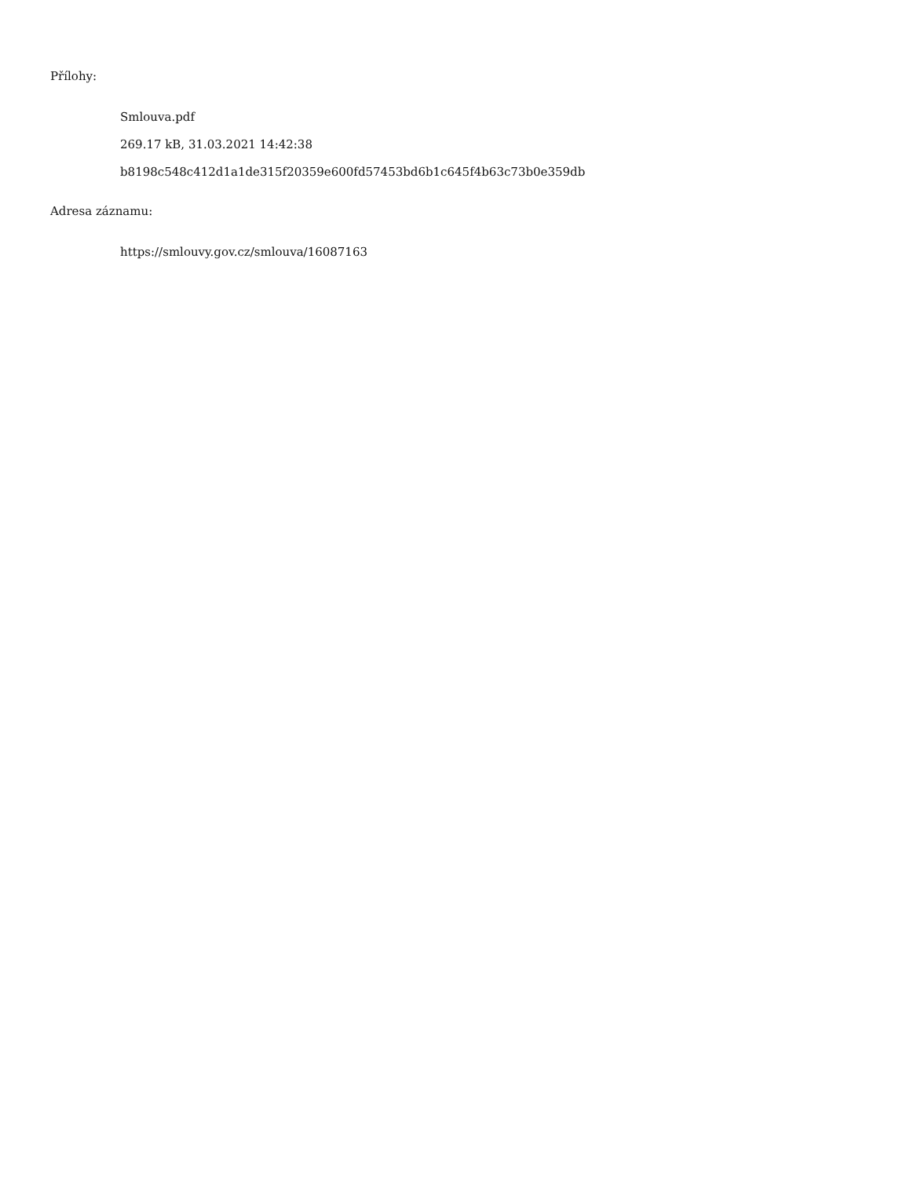Přílohy:
Smlouva.pdf
269.17 kB, 31.03.2021 14:42:38
b8198c548c412d1a1de315f20359e600fd57453bd6b1c645f4b63c73b0e359db
Adresa záznamu:
https://smlouvy.gov.cz/smlouva/16087163